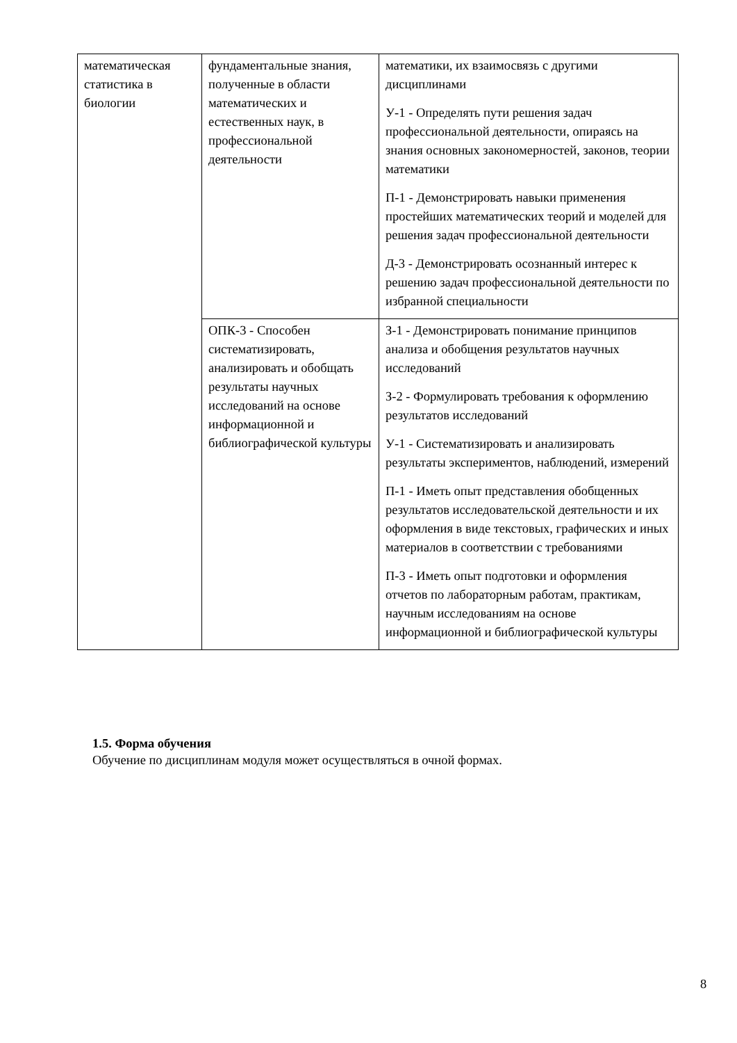| математическая статистика в биологии | фундаментальные знания, полученные в области математических и естественных наук, в профессиональной деятельности | математики, их взаимосвязь с другими дисциплинами У-1 - Определять пути решения задач профессиональной деятельности, опираясь на знания основных закономерностей, законов, теории математики П-1 - Демонстрировать навыки применения простейших математических теорий и моделей для решения задач профессиональной деятельности Д-3 - Демонстрировать осознанный интерес к решению задач профессиональной деятельности по избранной специальности |
| | ОПК-3 - Способен систематизировать, анализировать и обобщать результаты научных исследований на основе информационной и библиографической культуры | З-1 - Демонстрировать понимание принципов анализа и обобщения результатов научных исследований З-2 - Формулировать требования к оформлению результатов исследований У-1 - Систематизировать и анализировать результаты экспериментов, наблюдений, измерений П-1 - Иметь опыт представления обобщенных результатов исследовательской деятельности и их оформления в виде текстовых, графических и иных материалов в соответствии с требованиями П-3 - Иметь опыт подготовки и оформления отчетов по лабораторным работам, практикам, научным исследованиям на основе информационной и библиографической культуры |
1.5. Форма обучения
Обучение по дисциплинам модуля может осуществляться в очной формах.
8